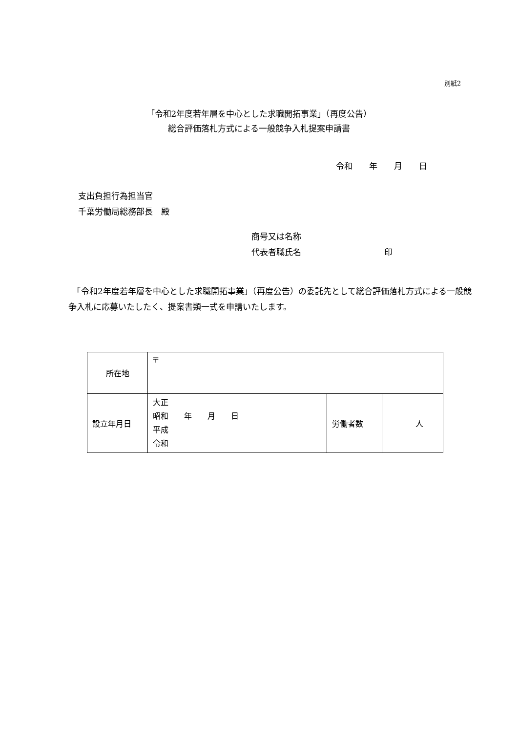別紙2
「令和2年度若年層を中心とした求職開拓事業」（再度公告）
総合評価落札方式による一般競争入札提案申請書
令和　　年　　月　　日
支出負担行為担当官
千葉労働局総務部長　殿
商号又は名称
代表者職氏名　　　　　　　　　　印
　「令和2年度若年層を中心とした求職開拓事業」（再度公告）の委託先として総合評価落札方式による一般競争入札に応募いたしたく、提案書類一式を申請いたします。
| 所在地 | 〒 | | |
| 設立年月日 | 大正 昭和 年 月 日 平成 令和 | 労働者数 | 人 |